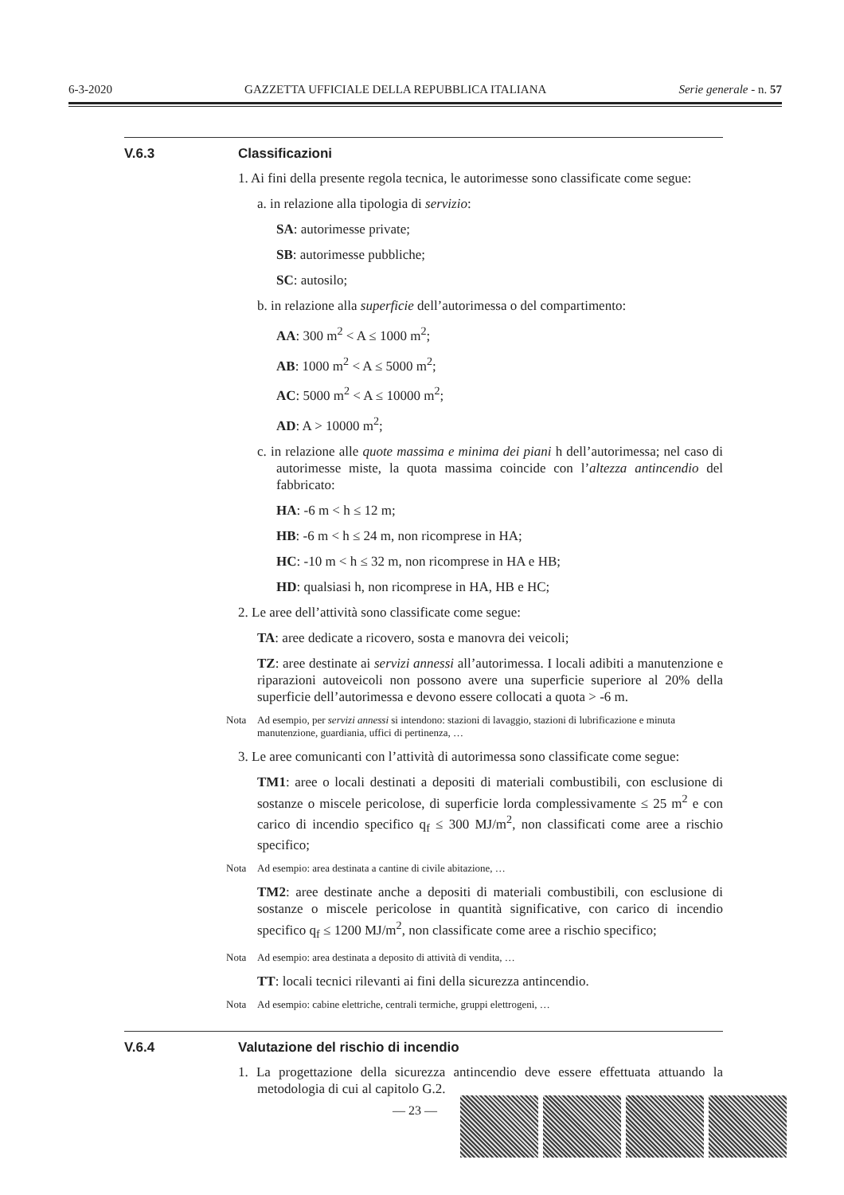6-3-2020 GAZZETTA UFFICIALE DELLA REPUBBLICA ITALIANA Serie generale - n. 57
V.6.3 Classificazioni
1. Ai fini della presente regola tecnica, le autorimesse sono classificate come segue:
a. in relazione alla tipologia di servizio:
SA: autorimesse private;
SB: autorimesse pubbliche;
SC: autosilo;
b. in relazione alla superficie dell’autorimessa o del compartimento:
AA: 300 m<sup>2</sup> < A ≤ 1000 m<sup>2</sup>;
AB: 1000 m<sup>2</sup> < A ≤ 5000 m<sup>2</sup>;
AC: 5000 m<sup>2</sup> < A ≤ 10000 m<sup>2</sup>;
AD: A > 10000 m<sup>2</sup>;
c. in relazione alle quote massima e minima dei piani h dell’autorimessa; nel caso di autorimesse miste, la quota massima coincide con l’altezza antincendio del fabbricato:
HA: -6 m < h ≤ 12 m;
HB: -6 m < h ≤ 24 m, non ricomprese in HA;
HC: -10 m < h ≤ 32 m, non ricomprese in HA e HB;
HD: qualsiasi h, non ricomprese in HA, HB e HC;
2. Le aree dell’attività sono classificate come segue:
TA: aree dedicate a ricovero, sosta e manovra dei veicoli;
TZ: aree destinate ai servizi annessi all’autorimessa. I locali adibiti a manutenzione e riparazioni autoveicoli non possono avere una superficie superiore al 20% della superficie dell’autorimessa e devono essere collocati a quota > -6 m.
Nota Ad esempio, per servizi annessi si intendono: stazioni di lavaggio, stazioni di lubrificazione e minuta manutenzione, guardiania, uffici di pertinenza, …
3. Le aree comunicanti con l’attività di autorimessa sono classificate come segue:
TM1: aree o locali destinati a depositi di materiali combustibili, con esclusione di sostanze o miscele pericolose, di superficie lorda complessivamente ≤ 25 m<sup>2</sup> e con carico di incendio specifico q<sub>f</sub> ≤ 300 MJ/m<sup>2</sup>, non classificati come aree a rischio specifico;
Nota Ad esempio: area destinata a cantine di civile abitazione, …
TM2: aree destinate anche a depositi di materiali combustibili, con esclusione di sostanze o miscele pericolose in quantità significative, con carico di incendio specifico q<sub>f</sub> ≤ 1200 MJ/m<sup>2</sup>, non classificate come aree a rischio specifico;
Nota Ad esempio: area destinata a deposito di attività di vendita, …
TT: locali tecnici rilevanti ai fini della sicurezza antincendio.
Nota Ad esempio: cabine elettriche, centrali termiche, gruppi elettrogeni, …
V.6.4 Valutazione del rischio di incendio
1. La progettazione della sicurezza antincendio deve essere effettuata attuando la metodologia di cui al capitolo G.2.
— 23 —